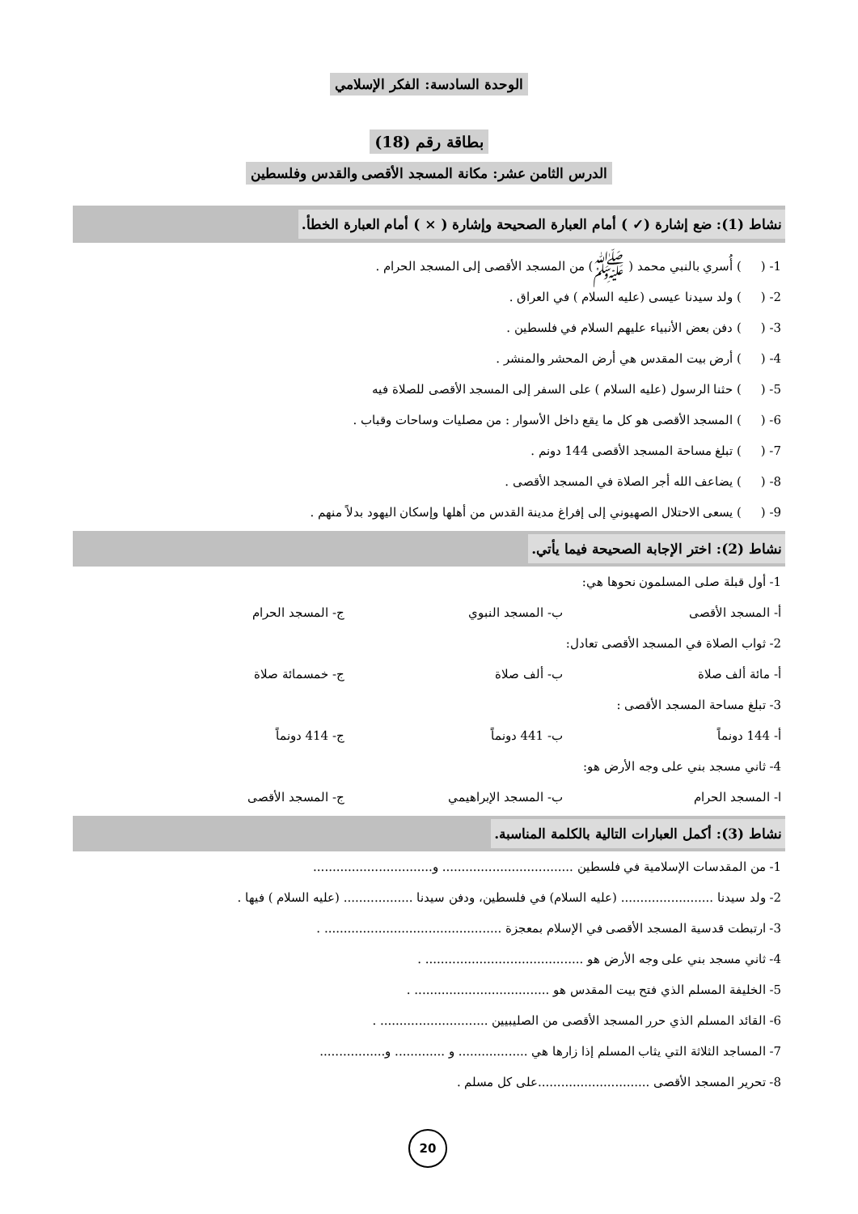الوحدة السادسة: الفكر الإسلامي
بطاقة رقم (18)
الدرس الثامن عشر: مكانة المسجد الأقصى والقدس وفلسطين
نشاط (1): ضع إشارة (✓ ) أمام العبارة الصحيحة وإشارة ( × ) أمام العبارة الخطأ.
1- ( ) أُسري بالنبي محمد ( ﷺ) من المسجد الأقصى إلى المسجد الحرام .
2- ( ) ولد سيدنا عيسى (عليه السلام ) في العراق .
3- ( ) دفن بعض الأنبياء عليهم السلام في فلسطين .
4- ( ) أرض بيت المقدس هي أرض المحشر والمنشر .
5- ( ) حثنا الرسول (عليه السلام ) على السفر إلى المسجد الأقصى للصلاة فيه
6- ( ) المسجد الأقصى هو كل ما يقع داخل الأسوار : من مصليات وساحات وقباب .
7- ( ) تبلغ مساحة المسجد الأقصى 144 دونم .
8- ( ) يضاعف الله أجر الصلاة في المسجد الأقصى .
9- ( ) يسعى الاحتلال الصهيوني إلى إفراغ مدينة القدس من أهلها وإسكان اليهود بدلاً منهم .
نشاط (2): اختر الإجابة الصحيحة فيما يأتي.
1- أول قبلة صلى المسلمون نحوها هي:
أ- المسجد الأقصى ب- المسجد النبوي ج- المسجد الحرام
2- ثواب الصلاة في المسجد الأقصى تعادل:
أ- مائة ألف صلاة ب- ألف صلاة ج- خمسمائة صلاة
3- تبلغ مساحة المسجد الأقصى :
أ- 144 دونماً ب- 441 دونماً ج- 414 دونماً
4- ثاني مسجد بني على وجه الأرض هو:
ا- المسجد الحرام ب- المسجد الإبراهيمي ج- المسجد الأقصى
نشاط (3): أكمل العبارات التالية بالكلمة المناسبة.
1- من المقدسات الإسلامية في فلسطين .................................. و...............................
2- ولد سيدنا ........................ (عليه السلام) في فلسطين، ودفن سيدنا .................. (عليه السلام ) فيها .
3- ارتبطت قدسية المسجد الأقصى في الإسلام بمعجزة .............................................. .
4- ثاني مسجد بني على وجه الأرض هو ......................................... .
5- الخليفة المسلم الذي فتح بيت المقدس هو ................................... .
6- القائد المسلم الذي حرر المسجد الأقصى من الصليبيين ............................ .
7- المساجد الثلاثة التي يثاب المسلم إذا زارها هي .................. و ............. و.................
8- تحرير المسجد الأقصى .............................على كل مسلم .
20